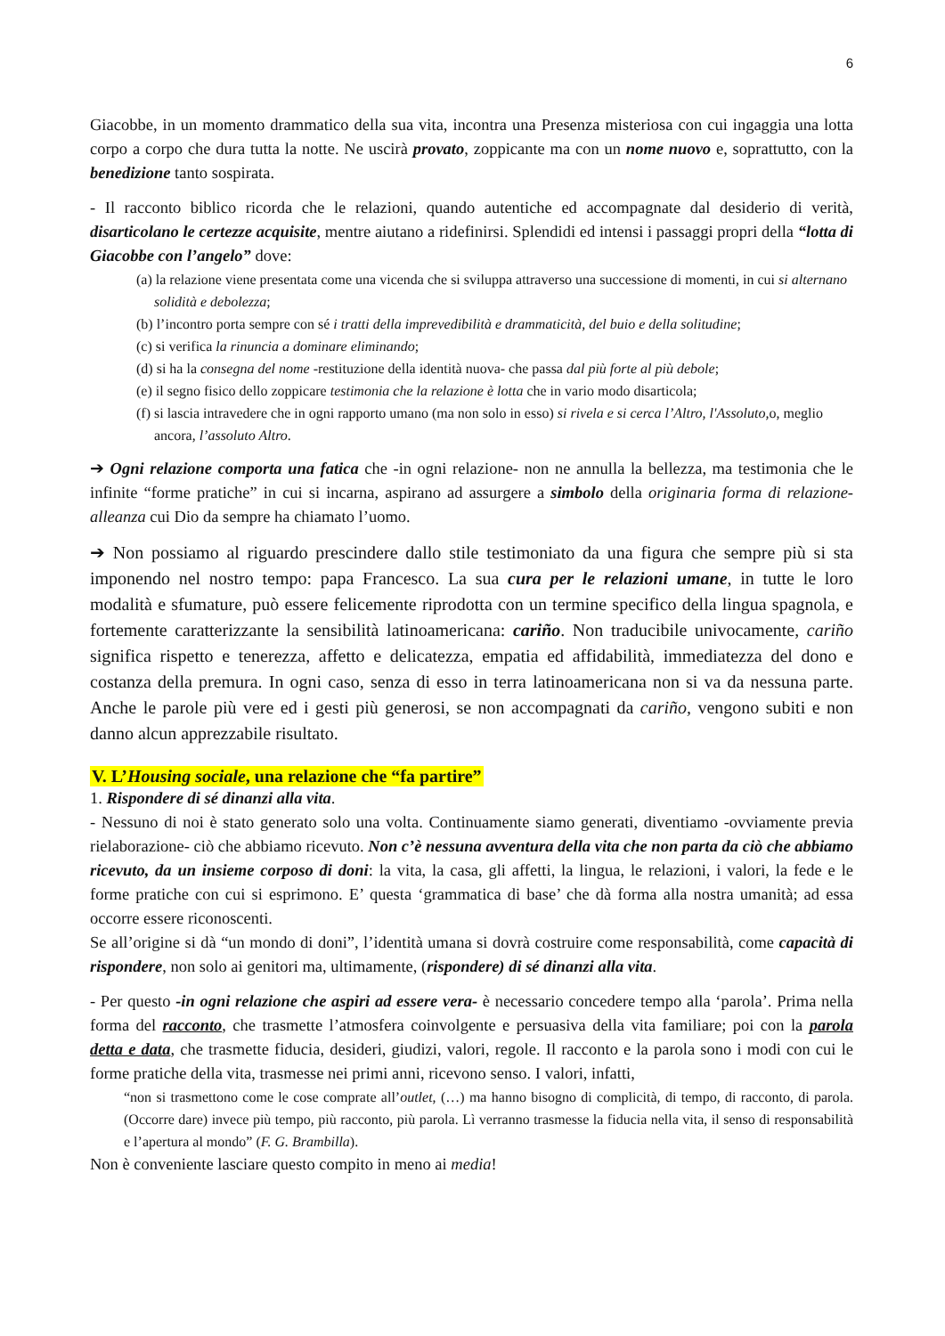6
Giacobbe, in un momento drammatico della sua vita, incontra una Presenza misteriosa con cui ingaggia una lotta corpo a corpo che dura tutta la notte. Ne uscirà provato, zoppicante ma con un nome nuovo e, soprattutto, con la benedizione tanto sospirata.
- Il racconto biblico ricorda che le relazioni, quando autentiche ed accompagnate dal desiderio di verità, disarticolano le certezze acquisite, mentre aiutano a ridefinirsi. Splendidi ed intensi i passaggi propri della “lotta di Giacobbe con l’angelo” dove:
(a) la relazione viene presentata come una vicenda che si sviluppa attraverso una successione di momenti, in cui si alternano solidità e debolezza;
(b) l’incontro porta sempre con sé i tratti della imprevedibilità e drammaticità, del buio e della solitudine;
(c) si verifica la rinuncia a dominare eliminando;
(d) si ha la consegna del nome -restituzione della identità nuova- che passa dal più forte al più debole;
(e) il segno fisico dello zoppicare testimonia che la relazione è lotta che in vario modo disarticola;
(f) si lascia intravedere che in ogni rapporto umano (ma non solo in esso) si rivela e si cerca l’Altro, l'Assoluto, o, meglio ancora, l’assoluto Altro.
➔ Ogni relazione comporta una fatica che -in ogni relazione- non ne annulla la bellezza, ma testimonia che le infinite “forme pratiche” in cui si incarna, aspirano ad assurgere a simbolo della originaria forma di relazione-alleanza cui Dio da sempre ha chiamato l’uomo.
➔ Non possiamo al riguardo prescindere dallo stile testimoniato da una figura che sempre più si sta imponendo nel nostro tempo: papa Francesco. La sua cura per le relazioni umane, in tutte le loro modalità e sfumature, può essere felicemente riprodotta con un termine specifico della lingua spagnola, e fortemente caratterizzante la sensibilità latinoamericana: cariño. Non traducibile univocamente, cariño significa rispetto e tenerezza, affetto e delicatezza, empatia ed affidabilità, immediatezza del dono e costanza della premura. In ogni caso, senza di esso in terra latinoamericana non si va da nessuna parte. Anche le parole più vere ed i gesti più generosi, se non accompagnati da cariño, vengono subiti e non danno alcun apprezzabile risultato.
V. L’Housing sociale, una relazione che “fa partire”
1. Rispondere di sé dinanzi alla vita.
- Nessuno di noi è stato generato solo una volta. Continuamente siamo generati, diventiamo -ovviamente previa rielaborazione- ciò che abbiamo ricevuto. Non c’è nessuna avventura della vita che non parta da ciò che abbiamo ricevuto, da un insieme corposo di doni: la vita, la casa, gli affetti, la lingua, le relazioni, i valori, la fede e le forme pratiche con cui si esprimono. E’ questa ‘grammatica di base’ che dà forma alla nostra umanità; ad essa occorre essere riconoscenti.
Se all’origine si dà “un mondo di doni”, l’identità umana si dovrà costruire come responsabilità, come capacità di rispondere, non solo ai genitori ma, ultimamente, (rispondere) di sé dinanzi alla vita.
- Per questo -in ogni relazione che aspiri ad essere vera- è necessario concedere tempo alla ‘parola’. Prima nella forma del racconto, che trasmette l’atmosfera coinvolgente e persuasiva della vita familiare; poi con la parola detta e data, che trasmette fiducia, desideri, giudizi, valori, regole. Il racconto e la parola sono i modi con cui le forme pratiche della vita, trasmesse nei primi anni, ricevono senso. I valori, infatti,
“non si trasmettono come le cose comprate all’outlet, (…) ma hanno bisogno di complicità, di tempo, di racconto, di parola. (Occorre dare) invece più tempo, più racconto, più parola. Lì verranno trasmesse la fiducia nella vita, il senso di responsabilità e l’apertura al mondo” (F. G. Brambilla).
Non è conveniente lasciare questo compito in meno ai media!